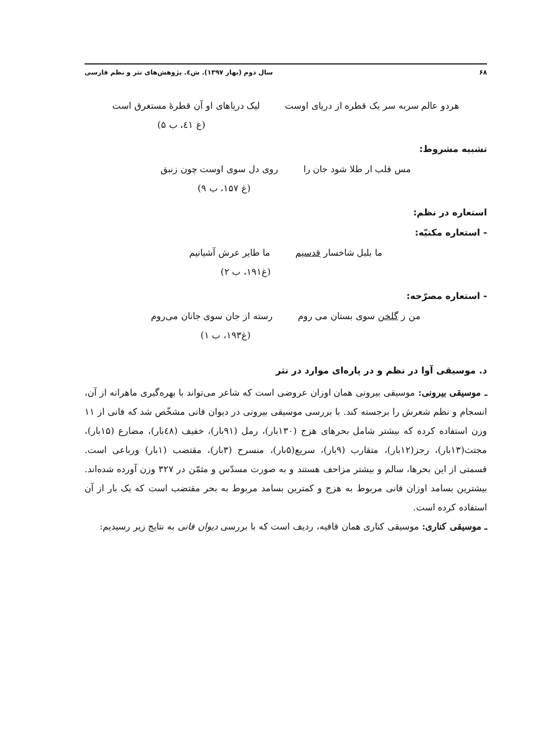۶۸ سال دوم (بهار ۱۳۹۷). ش٤. پژوهش‌های نثر و نظم فارسی
هردو عالم سربه سر یک قطره از دریای اوست لیک دریاهای او آن قطرهٔ مستغرق است
(غ ٤١، ب ۵)
تشبیه مشروط:
مس قلب ار طلا شود جان را روی دل سوی اوست چون زنبق
(غ ۱۵۷، ب ۹)
استعاره در نظم:
- استعاره مکنیّه:
ما بلبل شاخسار قدسیم ما طایر عرش آشیانیم
(غ۱۹۱، ب ۲)
- استعاره مصرّحه:
من ز گلخن سوی بستان می روم رسته از جان سوی جانان می‌روم
(غ۱۹۳، ب ۱)
د. موسیقی آوا در نظم و در پاره‌ای موارد در نثر
ـ موسیقی بیرونی: موسیقی بیرونی همان اوزان عروضی است که شاعر می‌تواند با بهره‌گیری ماهرانه از آن، انسجام و نظم شعرش را برجسته کند. با بررسی موسیقی بیرونی در دیوان فانی مشخّص شد که فانی از ۱۱ وزن استفاده کرده که بیشتر شامل بحرهای هزج (۱۳۰بار)، رمل (۹۱بار)، خفیف (٤۸بار)، مضارع (۱۵بار)، مجتث(۱۳بار)، رجز(۱۲بار)، متقارب (۹بار)، سریع(۵بار)، منسرح (۳بار)، مقتضب (۱بار) ورباعی است. قسمتی از این بحرها، سالم و بیشتر مزاحف هستند و به صورت مسدّس و مثمّن در ۳۲۷ وزن آورده شده‌اند. بیشترین بسامد اوزان فانی مربوط به هزج و کمترین بسامد مربوط به بحر مقتضب است که یک بار از آن استفاده کرده است.
ـ موسیقی کناری: موسیقی کناری همان قافیه، ردیف است که با بررسی دیوان فانی به نتایج زیر رسیدیم: